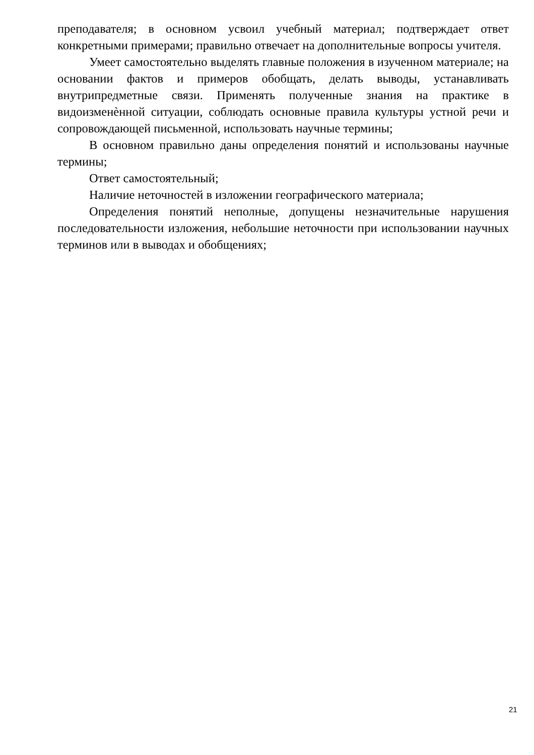преподавателя; в основном усвоил учебный материал; подтверждает ответ конкретными примерами; правильно отвечает на дополнительные вопросы учителя.
Умеет самостоятельно выделять главные положения в изученном материале; на основании фактов и примеров обобщать, делать выводы, устанавливать внутрипредметные связи. Применять полученные знания на практике в видоизменѐнной ситуации, соблюдать основные правила культуры устной речи и сопровождающей письменной, использовать научные термины;
В основном правильно даны определения понятий и использованы научные термины;
Ответ самостоятельный;
Наличие неточностей в изложении географического материала;
Определения понятий неполные, допущены незначительные нарушения последовательности изложения, небольшие неточности при использовании научных терминов или в выводах и обобщениях;
21